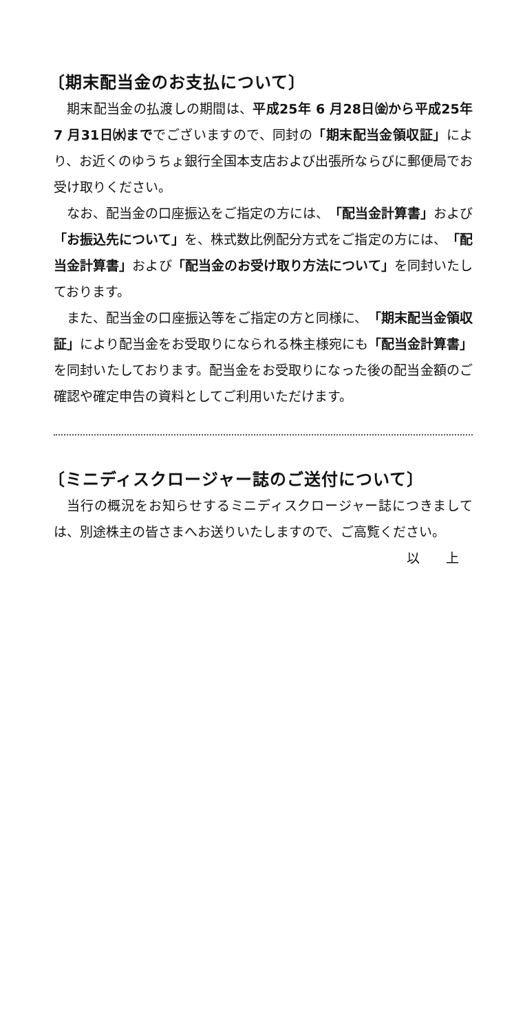〔期末配当金のお支払について〕
期末配当金の払渡しの期間は、平成25年 6 月28日㈮から平成25年 7 月31日㈬まででございますので、同封の「期末配当金領収証」により、お近くのゆうちょ銀行全国本支店および出張所ならびに郵便局でお受け取りください。
なお、配当金の口座振込をご指定の方には、「配当金計算書」および「お振込先について」を、株式数比例配分方式をご指定の方には、「配当金計算書」および「配当金のお受け取り方法について」を同封いたしております。
また、配当金の口座振込等をご指定の方と同様に、「期末配当金領収証」により配当金をお受取りになられる株主様宛にも「配当金計算書」を同封いたしております。配当金をお受取りになった後の配当金額のご確認や確定申告の資料としてご利用いただけます。
〔ミニディスクロージャー誌のご送付について〕
当行の概況をお知らせするミニディスクロージャー誌につきましては、別途株主の皆さまへお送りいたしますので、ご高覧ください。
以　　上